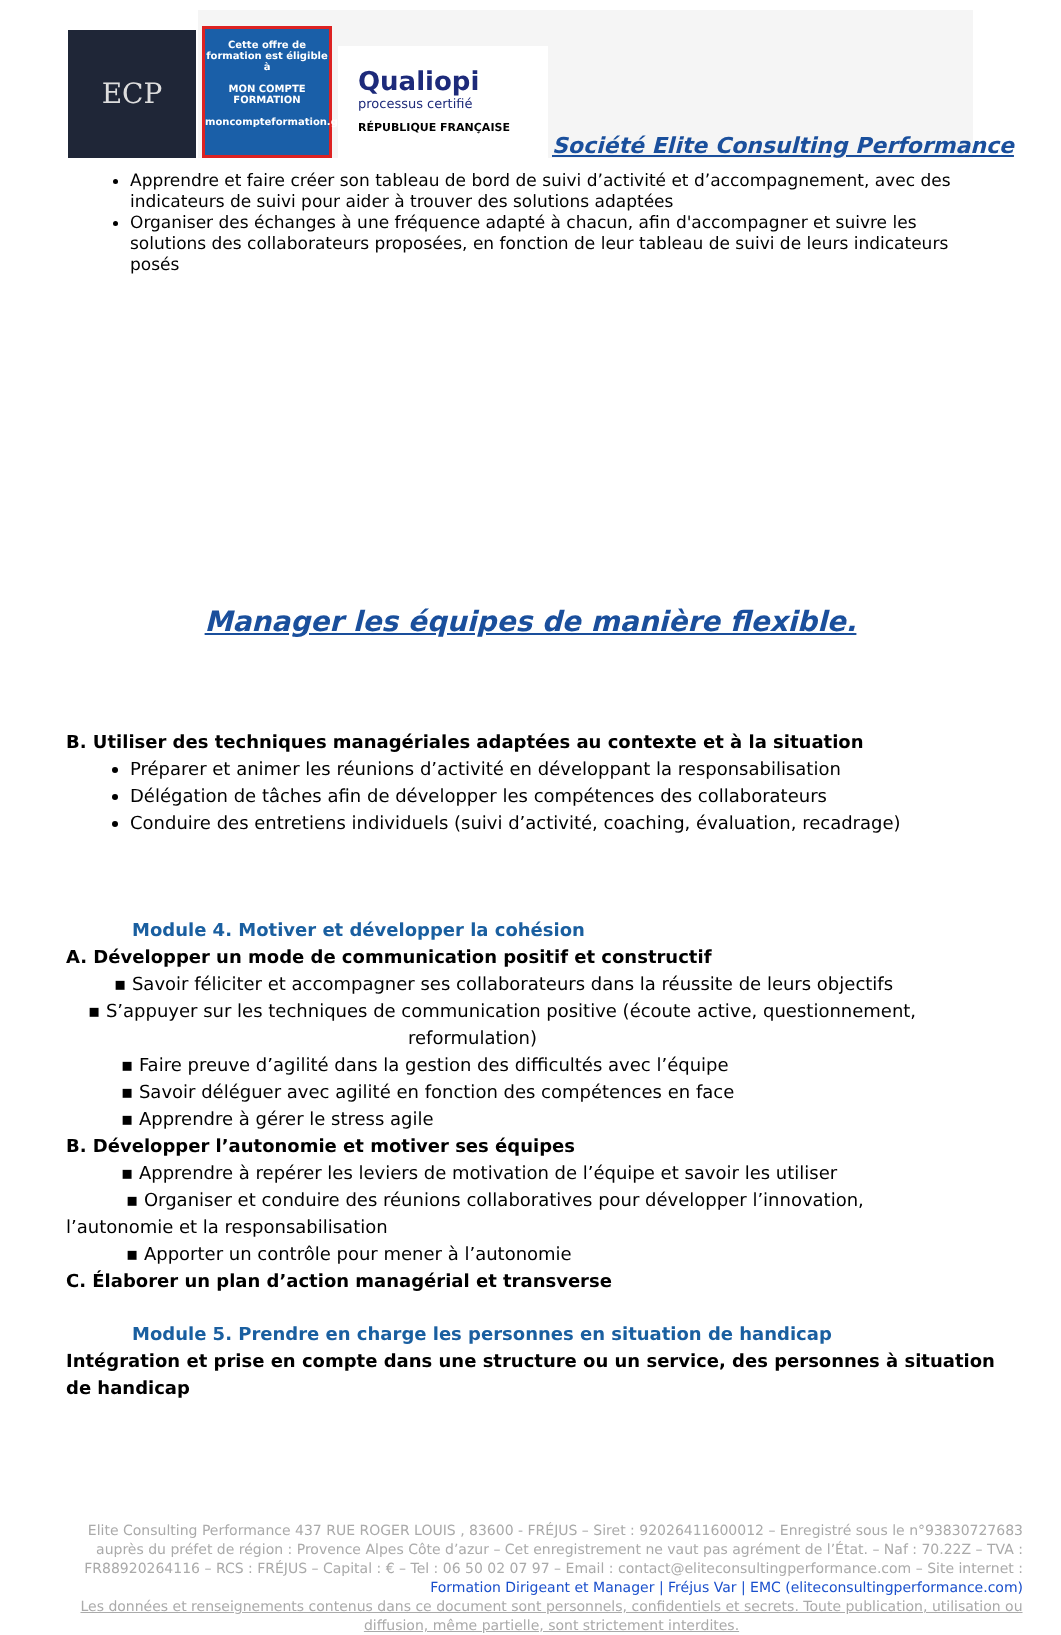ECP
Cette offre de formation est éligible à
MON COMPTE FORMATION
moncompteformation.gouv.fr
Qualiopi
processus certifié
RÉPUBLIQUE FRANÇAISE
Société Elite Consulting Performance
Apprendre et faire créer son tableau de bord de suivi d’activité et d’accompagnement, avec des indicateurs de suivi pour aider à trouver des solutions adaptées
Organiser des échanges à une fréquence adapté à chacun, afin d'accompagner et suivre les solutions des collaborateurs proposées, en fonction de leur tableau de suivi de leurs indicateurs posés
Manager les équipes de manière flexible.
B. Utiliser des techniques managériales adaptées au contexte et à la situation
Préparer et animer les réunions d’activité en développant la responsabilisation
Délégation de tâches afin de développer les compétences des collaborateurs
Conduire des entretiens individuels (suivi d’activité, coaching, évaluation, recadrage)
Module 4. Motiver et développer la cohésion
A. Développer un mode de communication positif et constructif
▪ Savoir féliciter et accompagner ses collaborateurs dans la réussite de leurs objectifs
▪ S’appuyer sur les techniques de communication positive (écoute active, questionnement,
reformulation)
▪ Faire preuve d’agilité dans la gestion des difficultés avec l’équipe
▪ Savoir déléguer avec agilité en fonction des compétences en face
▪ Apprendre à gérer le stress agile
B. Développer l’autonomie et motiver ses équipes
▪ Apprendre à repérer les leviers de motivation de l’équipe et savoir les utiliser
▪ Organiser et conduire des réunions collaboratives pour développer l’innovation,
l’autonomie et la responsabilisation
▪ Apporter un contrôle pour mener à l’autonomie
C. Élaborer un plan d’action managérial et transverse
Module 5. Prendre en charge les personnes en situation de handicap
Intégration et prise en compte dans une structure ou un service, des personnes à situation de handicap
Elite Consulting Performance 437 RUE ROGER LOUIS , 83600 - FRÉJUS – Siret : 92026411600012 – Enregistré sous le n°93830727683 auprès du préfet de région : Provence Alpes Côte d’azur – Cet enregistrement ne vaut pas agrément de l’État. – Naf : 70.22Z – TVA : FR88920264116 – RCS : FRÉJUS – Capital : € – Tel : 06 50 02 07 97 – Email : contact@eliteconsultingperformance.com – Site internet : Formation Dirigeant et Manager | Fréjus Var | EMC (eliteconsultingperformance.com)
Les données et renseignements contenus dans ce document sont personnels, confidentiels et secrets. Toute publication, utilisation ou diffusion, même partielle, sont strictement interdites.